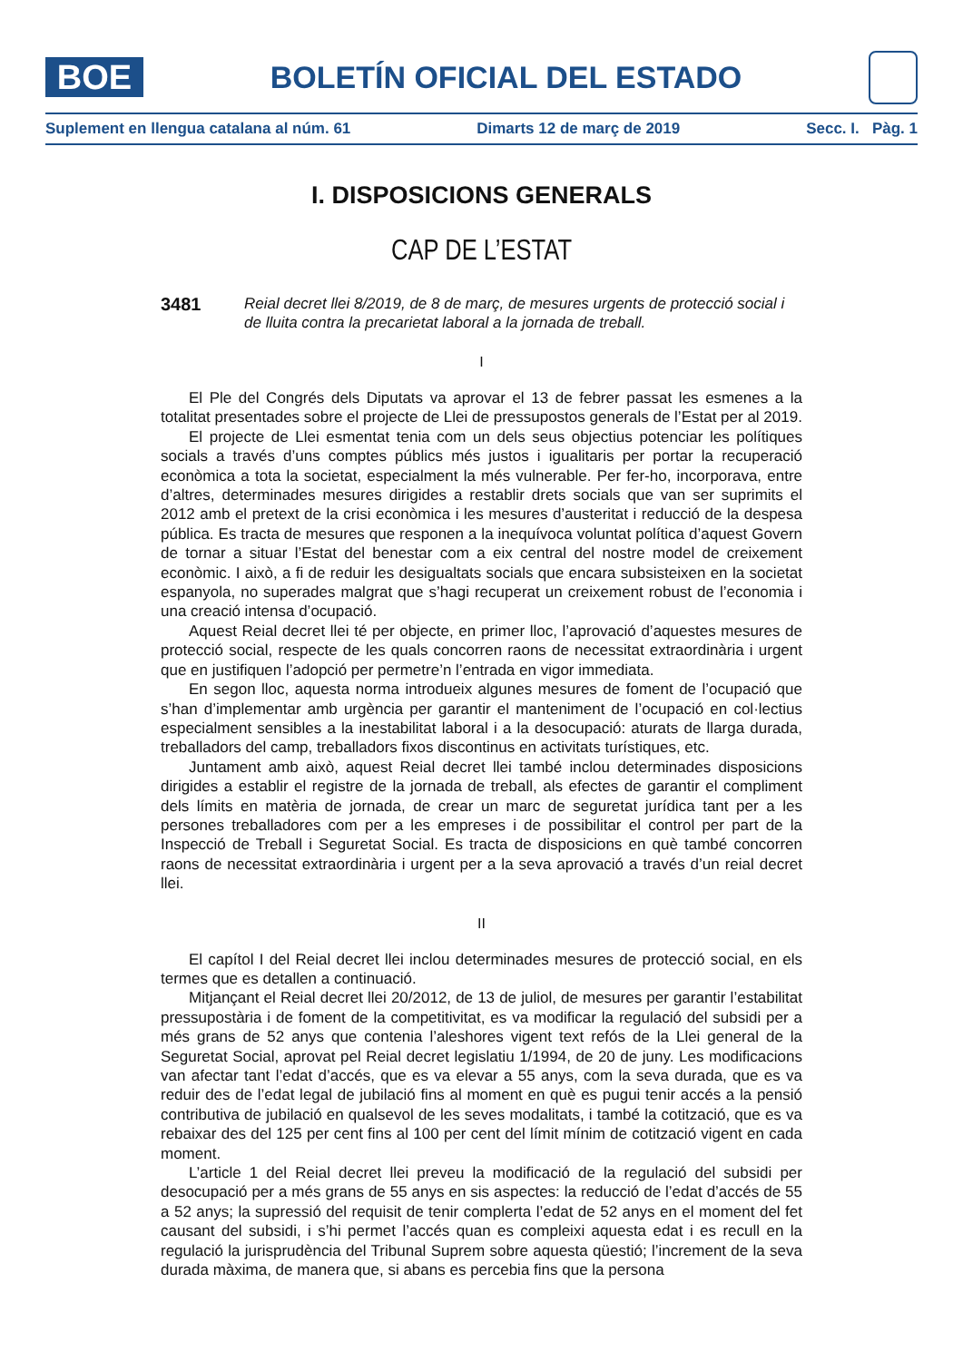BOE
BOLETÍN OFICIAL DEL ESTADO
Suplement en llengua catalana al núm. 61 Dimarts 12 de març de 2019 Secc. I. Pàg. 1
I. DISPOSICIONS GENERALS
CAP DE L’ESTAT
3481
Reial decret llei 8/2019, de 8 de març, de mesures urgents de protecció social i de lluita contra la precarietat laboral a la jornada de treball.
I
El Ple del Congrés dels Diputats va aprovar el 13 de febrer passat les esmenes a la totalitat presentades sobre el projecte de Llei de pressupostos generals de l’Estat per al 2019.
El projecte de Llei esmentat tenia com un dels seus objectius potenciar les polítiques socials a través d’uns comptes públics més justos i igualitaris per portar la recuperació econòmica a tota la societat, especialment la més vulnerable. Per fer-ho, incorporava, entre d’altres, determinades mesures dirigides a restablir drets socials que van ser suprimits el 2012 amb el pretext de la crisi econòmica i les mesures d’austeritat i reducció de la despesa pública. Es tracta de mesures que responen a la inequívoca voluntat política d’aquest Govern de tornar a situar l’Estat del benestar com a eix central del nostre model de creixement econòmic. I això, a fi de reduir les desigualtats socials que encara subsisteixen en la societat espanyola, no superades malgrat que s’hagi recuperat un creixement robust de l’economia i una creació intensa d’ocupació.
Aquest Reial decret llei té per objecte, en primer lloc, l’aprovació d’aquestes mesures de protecció social, respecte de les quals concorren raons de necessitat extraordinària i urgent que en justifiquen l’adopció per permetre’n l’entrada en vigor immediata.
En segon lloc, aquesta norma introdueix algunes mesures de foment de l’ocupació que s’han d’implementar amb urgència per garantir el manteniment de l’ocupació en col·lectius especialment sensibles a la inestabilitat laboral i a la desocupació: aturats de llarga durada, treballadors del camp, treballadors fixos discontinus en activitats turístiques, etc.
Juntament amb això, aquest Reial decret llei també inclou determinades disposicions dirigides a establir el registre de la jornada de treball, als efectes de garantir el compliment dels límits en matèria de jornada, de crear un marc de seguretat jurídica tant per a les persones treballadores com per a les empreses i de possibilitar el control per part de la Inspecció de Treball i Seguretat Social. Es tracta de disposicions en què també concorren raons de necessitat extraordinària i urgent per a la seva aprovació a través d’un reial decret llei.
II
El capítol I del Reial decret llei inclou determinades mesures de protecció social, en els termes que es detallen a continuació.
Mitjançant el Reial decret llei 20/2012, de 13 de juliol, de mesures per garantir l’estabilitat pressupostària i de foment de la competitivitat, es va modificar la regulació del subsidi per a més grans de 52 anys que contenia l’aleshores vigent text refós de la Llei general de la Seguretat Social, aprovat pel Reial decret legislatiu 1/1994, de 20 de juny. Les modificacions van afectar tant l’edat d’accés, que es va elevar a 55 anys, com la seva durada, que es va reduir des de l’edat legal de jubilació fins al moment en què es pugui tenir accés a la pensió contributiva de jubilació en qualsevol de les seves modalitats, i també la cotització, que es va rebaixar des del 125 per cent fins al 100 per cent del límit mínim de cotització vigent en cada moment.
L’article 1 del Reial decret llei preveu la modificació de la regulació del subsidi per desocupació per a més grans de 55 anys en sis aspectes: la reducció de l’edat d’accés de 55 a 52 anys; la supressió del requisit de tenir complerta l’edat de 52 anys en el moment del fet causant del subsidi, i s’hi permet l’accés quan es compleixi aquesta edat i es recull en la regulació la jurisprudència del Tribunal Suprem sobre aquesta qüestió; l’increment de la seva durada màxima, de manera que, si abans es percebia fins que la persona